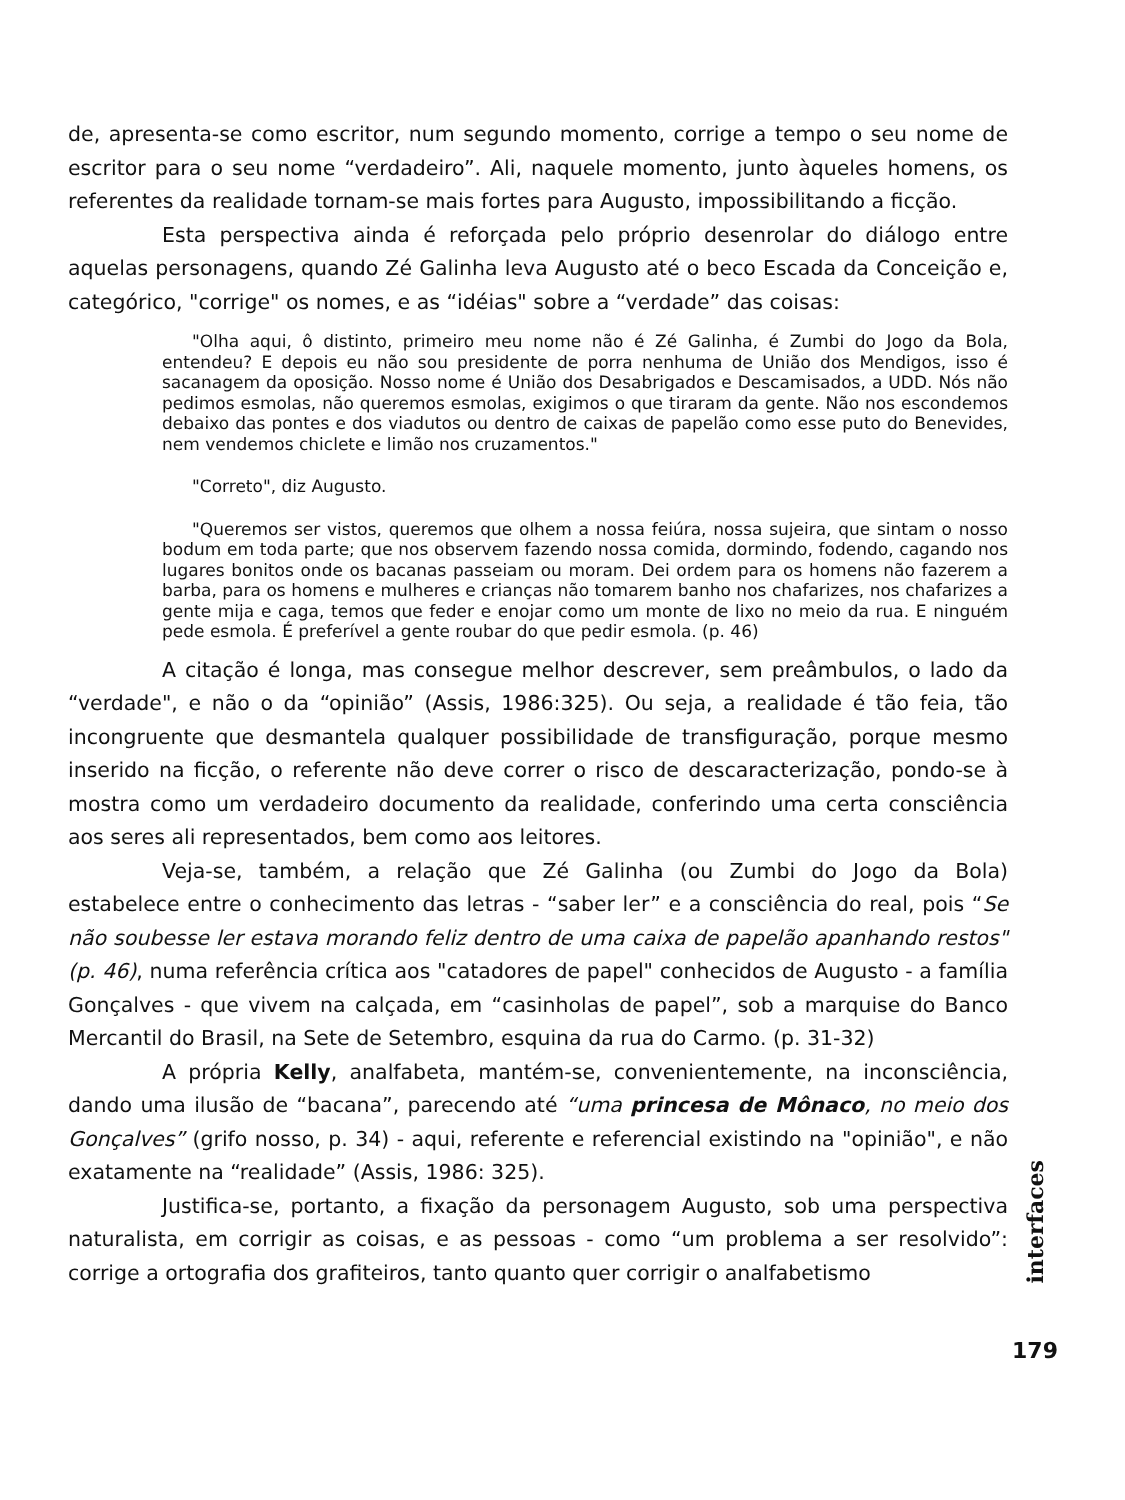de, apresenta-se como escritor, num segundo momento, corrige a tempo o seu nome de escritor para o seu nome “verdadeiro”. Ali, naquele momento, junto àqueles homens, os referentes da realidade tornam-se mais fortes para Augusto, impossibilitando a ficção.
Esta perspectiva ainda é reforçada pelo próprio desenrolar do diálogo entre aquelas personagens, quando Zé Galinha leva Augusto até o beco Escada da Conceição e, categórico, "corrige" os nomes, e as “idéias" sobre a “verdade” das coisas:
"Olha aqui, ô distinto, primeiro meu nome não é Zé Galinha, é Zumbi do Jogo da Bola, entendeu? E depois eu não sou presidente de porra nenhuma de União dos Mendigos, isso é sacanagem da oposição. Nosso nome é União dos Desabrigados e Descamisados, a UDD. Nós não pedimos esmolas, não queremos esmolas, exigimos o que tiraram da gente. Não nos escondemos debaixo das pontes e dos viadutos ou dentro de caixas de papelão como esse puto do Benevides, nem vendemos chiclete e limão nos cruzamentos."
"Correto", diz Augusto.
"Queremos ser vistos, queremos que olhem a nossa feiúra, nossa sujeira, que sintam o nosso bodum em toda parte; que nos observem fazendo nossa comida, dormindo, fodendo, cagando nos lugares bonitos onde os bacanas passeiam ou moram. Dei ordem para os homens não fazerem a barba, para os homens e mulheres e crianças não tomarem banho nos chafarizes, nos chafarizes a gente mija e caga, temos que feder e enojar como um monte de lixo no meio da rua. E ninguém pede esmola. É preferível a gente roubar do que pedir esmola. (p. 46)
A citação é longa, mas consegue melhor descrever, sem preâmbulos, o lado da “verdade", e não o da “opinião” (Assis, 1986:325). Ou seja, a realidade é tão feia, tão incongruente que desmantela qualquer possibilidade de transfiguração, porque mesmo inserido na ficção, o referente não deve correr o risco de descaracterização, pondo-se à mostra como um verdadeiro documento da realidade, conferindo uma certa consciência aos seres ali representados, bem como aos leitores.
Veja-se, também, a relação que Zé Galinha (ou Zumbi do Jogo da Bola) estabelece entre o conhecimento das letras - “saber ler” e a consciência do real, pois “Se não soubesse ler estava morando feliz dentro de uma caixa de papelão apanhando restos" (p. 46), numa referência crítica aos "catadores de papel" conhecidos de Augusto - a família Gonçalves - que vivem na calçada, em “casinholas de papel”, sob a marquise do Banco Mercantil do Brasil, na Sete de Setembro, esquina da rua do Carmo. (p. 31-32)
A própria Kelly, analfabeta, mantém-se, convenientemente, na inconsciência, dando uma ilusão de “bacana”, parecendo até “uma princesa de Mônaco, no meio dos Gonçalves” (grifo nosso, p. 34) - aqui, referente e referencial existindo na "opinião", e não exatamente na “realidade” (Assis, 1986: 325).
Justifica-se, portanto, a fixação da personagem Augusto, sob uma perspectiva naturalista, em corrigir as coisas, e as pessoas - como “um problema a ser resolvido”: corrige a ortografia dos grafiteiros, tanto quanto quer corrigir o analfabetismo
interfaces
179